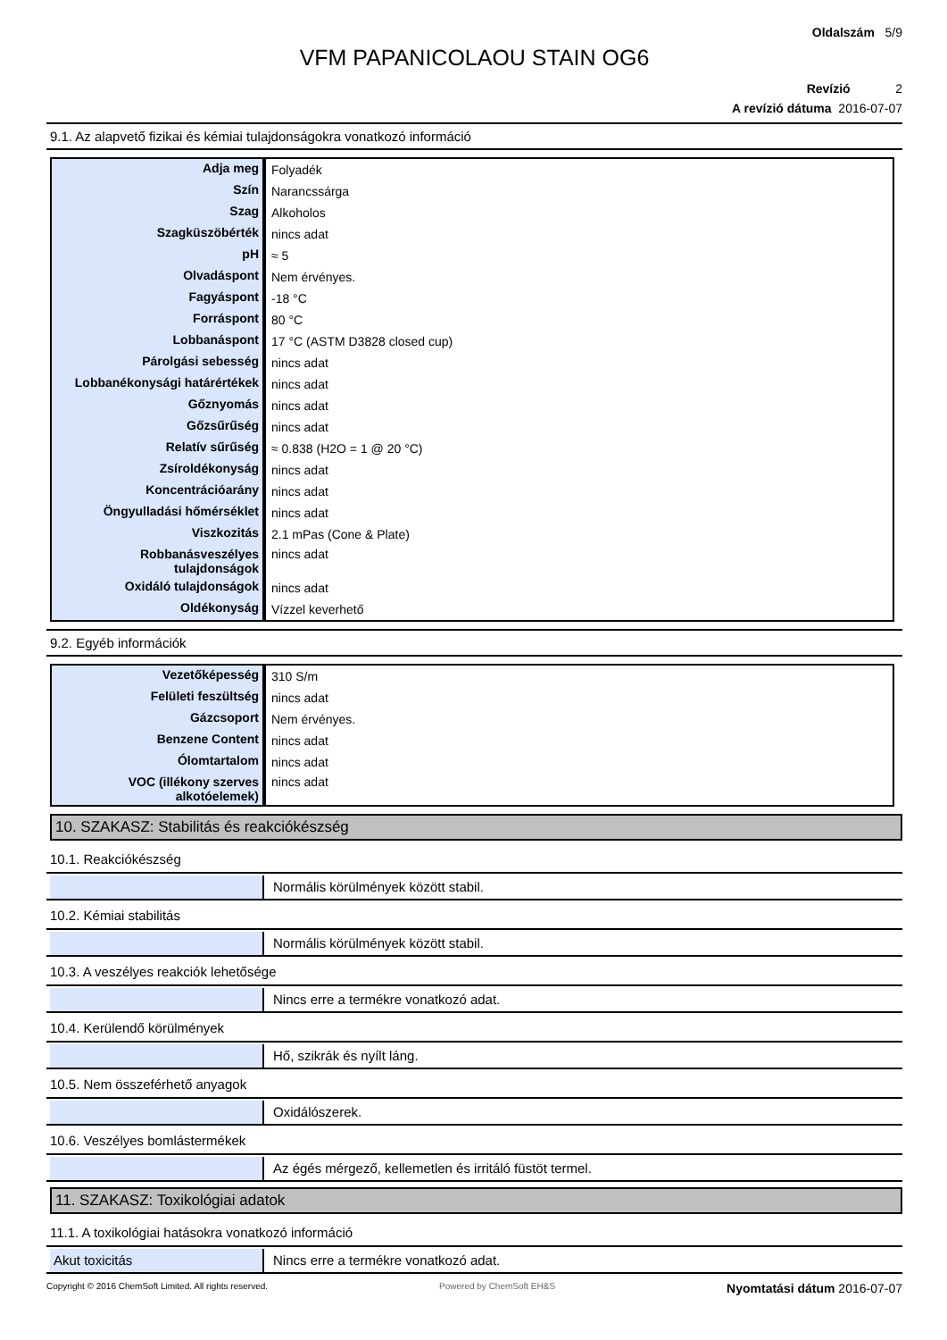Oldalszám 5/9
VFM PAPANICOLAOU STAIN OG6
Revízió 2
A revízió dátuma 2016-07-07
9.1. Az alapvető fizikai és kémiai tulajdonságokra vonatkozó információ
| Adja meg | Folyadék |
| Szín | Narancssárga |
| Szag | Alkoholos |
| Szagküszöbérték | nincs adat |
| pH | ≈ 5 |
| Olvadáspont | Nem érvényes. |
| Fagyáspont | -18 °C |
| Forráspont | 80 °C |
| Lobbanáspont | 17 °C (ASTM D3828 closed cup) |
| Párolgási sebesség | nincs adat |
| Lobbanékonysági határértékek | nincs adat |
| Gőznyomás | nincs adat |
| Gőzsűrűség | nincs adat |
| Relatív sűrűség | ≈ 0.838 (H2O = 1 @ 20 °C) |
| Zsíroldékonyság | nincs adat |
| Koncentrációarány | nincs adat |
| Öngyulladási hőmérséklet | nincs adat |
| Viszkozitás | 2.1 mPas (Cone & Plate) |
| Robbanásveszélyes tulajdonságok | nincs adat |
| Oxidáló tulajdonságok | nincs adat |
| Oldékonyság | Vízzel keverhető |
9.2. Egyéb információk
| Vezetőképesség | 310 S/m |
| Felületi feszültség | nincs adat |
| Gázcsoport | Nem érvényes. |
| Benzene Content | nincs adat |
| Ólomtartalom | nincs adat |
| VOC (illékony szerves alkotóelemek) | nincs adat |
10. SZAKASZ: Stabilitás és reakciókészség
10.1. Reakciókészség
Normális körülmények között stabil.
10.2. Kémiai stabilitás
Normális körülmények között stabil.
10.3. A veszélyes reakciók lehetősége
Nincs erre a termékre vonatkozó adat.
10.4. Kerülendő körülmények
Hő, szikrák és nyílt láng.
10.5. Nem összeférhető anyagok
Oxidálószerek.
10.6. Veszélyes bomlástermékek
Az égés mérgező, kellemetlen és irritáló füstöt termel.
11. SZAKASZ: Toxikológiai adatok
11.1. A toxikológiai hatásokra vonatkozó információ
Akut toxicitás Nincs erre a termékre vonatkozó adat.
Copyright © 2016 ChemSoft Limited. All rights reserved. Powered by ChemSoft EH&S Nyomtatási dátum 2016-07-07